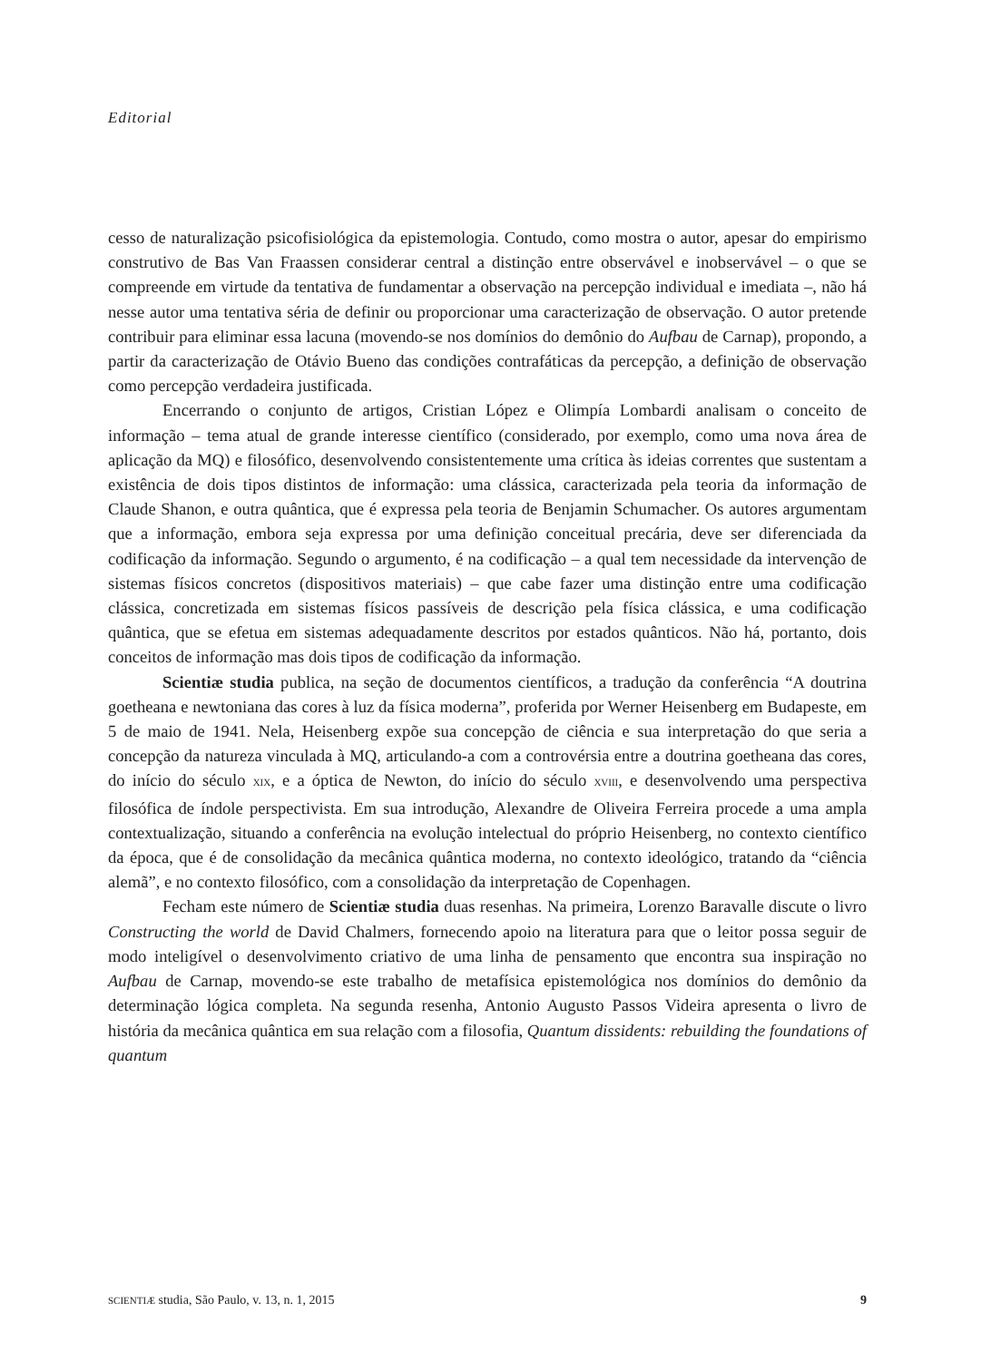Editorial
cesso de naturalização psicofisiológica da epistemologia. Contudo, como mostra o autor, apesar do empirismo construtivo de Bas Van Fraassen considerar central a distinção entre observável e inobservável – o que se compreende em virtude da tentativa de fundamentar a observação na percepção individual e imediata –, não há nesse autor uma tentativa séria de definir ou proporcionar uma caracterização de observação. O autor pretende contribuir para eliminar essa lacuna (movendo-se nos domínios do demônio do Aufbau de Carnap), propondo, a partir da caracterização de Otávio Bueno das condições contrafáticas da percepção, a definição de observação como percepção verdadeira justificada.
Encerrando o conjunto de artigos, Cristian López e Olimpía Lombardi analisam o conceito de informação – tema atual de grande interesse científico (considerado, por exemplo, como uma nova área de aplicação da MQ) e filosófico, desenvolvendo consistentemente uma crítica às ideias correntes que sustentam a existência de dois tipos distintos de informação: uma clássica, caracterizada pela teoria da informação de Claude Shanon, e outra quântica, que é expressa pela teoria de Benjamin Schumacher. Os autores argumentam que a informação, embora seja expressa por uma definição conceitual precária, deve ser diferenciada da codificação da informação. Segundo o argumento, é na codificação – a qual tem necessidade da intervenção de sistemas físicos concretos (dispositivos materiais) – que cabe fazer uma distinção entre uma codificação clássica, concretizada em sistemas físicos passíveis de descrição pela física clássica, e uma codificação quântica, que se efetua em sistemas adequadamente descritos por estados quânticos. Não há, portanto, dois conceitos de informação mas dois tipos de codificação da informação.
Scientiæ studia publica, na seção de documentos científicos, a tradução da conferência “A doutrina goetheana e newtoniana das cores à luz da física moderna”, proferida por Werner Heisenberg em Budapeste, em 5 de maio de 1941. Nela, Heisenberg expõe sua concepção de ciência e sua interpretação do que seria a concepção da natureza vinculada à MQ, articulando-a com a controvérsia entre a doutrina goetheana das cores, do início do século XIX, e a óptica de Newton, do início do século XVIII, e desenvolvendo uma perspectiva filosófica de índole perspectivista. Em sua introdução, Alexandre de Oliveira Ferreira procede a uma ampla contextualização, situando a conferência na evolução intelectual do próprio Heisenberg, no contexto científico da época, que é de consolidação da mecânica quântica moderna, no contexto ideológico, tratando da “ciência alemã”, e no contexto filosófico, com a consolidação da interpretação de Copenhagen.
Fecham este número de Scientiæ studia duas resenhas. Na primeira, Lorenzo Baravalle discute o livro Constructing the world de David Chalmers, fornecendo apoio na literatura para que o leitor possa seguir de modo inteligível o desenvolvimento criativo de uma linha de pensamento que encontra sua inspiração no Aufbau de Carnap, movendo-se este trabalho de metafísica epistemológica nos domínios do demônio da determinação lógica completa. Na segunda resenha, Antonio Augusto Passos Videira apresenta o livro de história da mecânica quântica em sua relação com a filosofia, Quantum dissidents: rebuilding the foundations of quantum
SCIENTIÆ studia, São Paulo, v. 13, n. 1, 2015 9